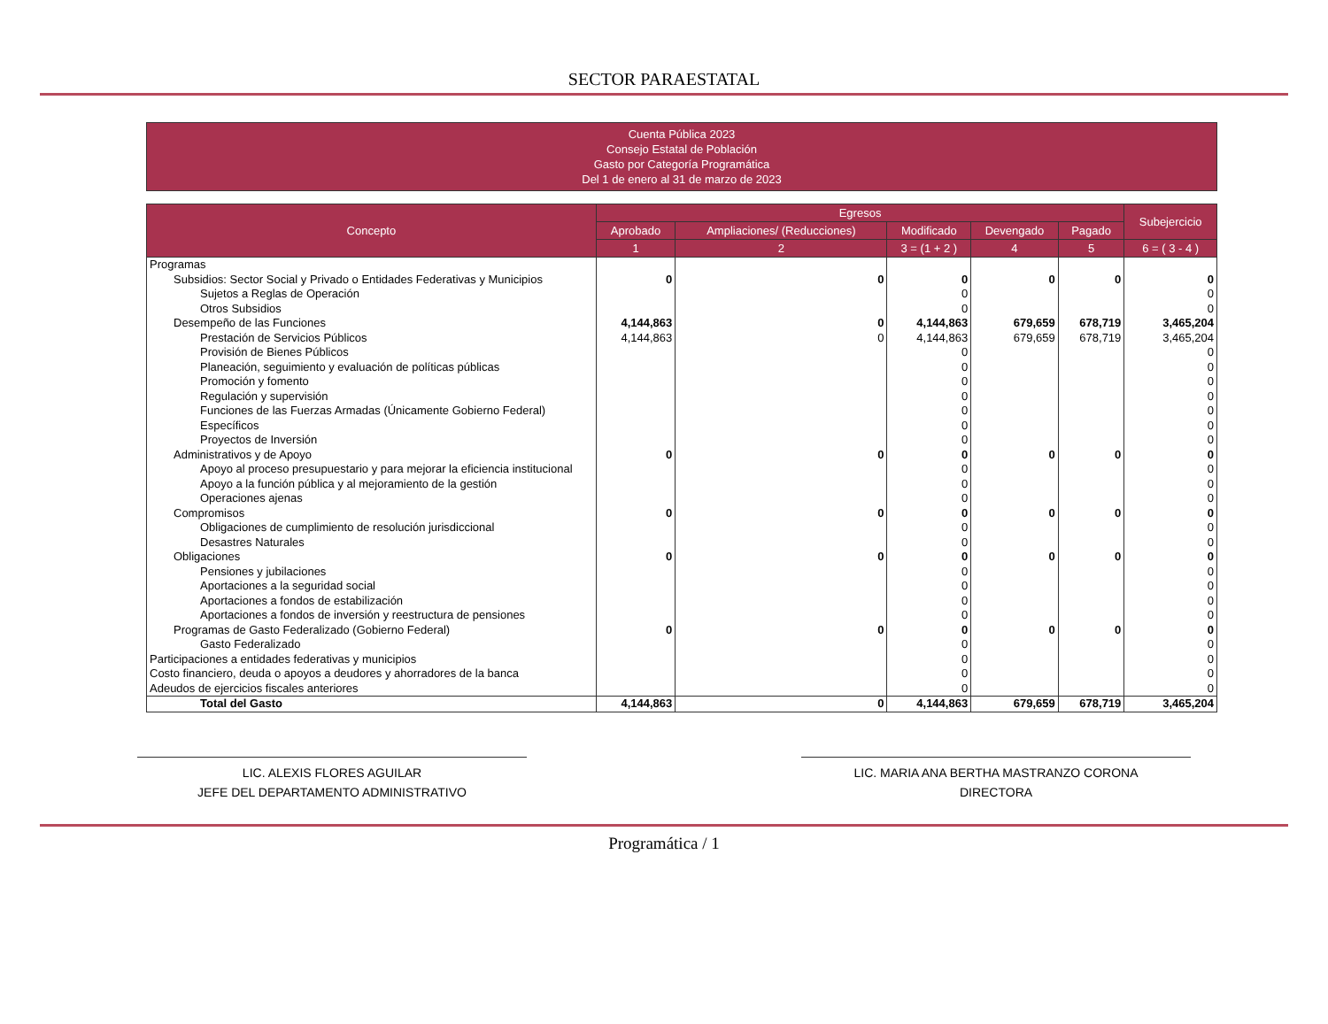SECTOR PARAESTATAL
Cuenta Pública 2023
Consejo Estatal de Población
Gasto por Categoría Programática
Del 1 de enero al 31 de marzo de 2023
| Concepto | Egresos | | | | | Subejercicio |
| --- | --- | --- | --- | --- | --- | --- |
| | Aprobado | Ampliaciones/ (Reducciones) | Modificado | Devengado | Pagado | |
| | 1 | 2 | 3 = (1 + 2 ) | 4 | 5 | 6 = ( 3 - 4 ) |
| Programas | | | | | | |
| Subsidios: Sector Social y Privado o Entidades Federativas y Municipios | 0 | 0 | 0 | 0 | 0 | 0 |
| Sujetos a Reglas de Operación | | | 0 | | | 0 |
| Otros Subsidios | | | 0 | | | 0 |
| Desempeño de las Funciones | 4,144,863 | 0 | 4,144,863 | 679,659 | 678,719 | 3,465,204 |
| Prestación de Servicios Públicos | 4,144,863 | 0 | 4,144,863 | 679,659 | 678,719 | 3,465,204 |
| Provisión de Bienes Públicos | | | 0 | | | 0 |
| Planeación, seguimiento y evaluación de políticas públicas | | | 0 | | | 0 |
| Promoción y fomento | | | 0 | | | 0 |
| Regulación y supervisión | | | 0 | | | 0 |
| Funciones de las Fuerzas Armadas (Únicamente Gobierno Federal) | | | 0 | | | 0 |
| Específicos | | | 0 | | | 0 |
| Proyectos de Inversión | | | 0 | | | 0 |
| Administrativos y de Apoyo | 0 | 0 | 0 | 0 | 0 | 0 |
| Apoyo al proceso presupuestario y para mejorar la eficiencia institucional | | | 0 | | | 0 |
| Apoyo a la función pública y al mejoramiento de la gestión | | | 0 | | | 0 |
| Operaciones ajenas | | | 0 | | | 0 |
| Compromisos | 0 | 0 | 0 | 0 | 0 | 0 |
| Obligaciones de cumplimiento de resolución jurisdiccional | | | 0 | | | 0 |
| Desastres Naturales | | | 0 | | | 0 |
| Obligaciones | 0 | 0 | 0 | 0 | 0 | 0 |
| Pensiones y jubilaciones | | | 0 | | | 0 |
| Aportaciones a la seguridad social | | | 0 | | | 0 |
| Aportaciones a fondos de estabilización | | | 0 | | | 0 |
| Aportaciones a fondos de inversión y reestructura de pensiones | | | 0 | | | 0 |
| Programas de Gasto Federalizado (Gobierno Federal) | 0 | 0 | 0 | 0 | 0 | 0 |
| Gasto Federalizado | | | 0 | | | 0 |
| Participaciones a entidades federativas y municipios | | | 0 | | | 0 |
| Costo financiero, deuda o apoyos a deudores y ahorradores de la banca | | | 0 | | | 0 |
| Adeudos de ejercicios fiscales anteriores | | | 0 | | | 0 |
| Total del Gasto | 4,144,863 | 0 | 4,144,863 | 679,659 | 678,719 | 3,465,204 |
LIC. ALEXIS FLORES AGUILAR
JEFE DEL DEPARTAMENTO ADMINISTRATIVO
LIC. MARIA ANA BERTHA MASTRANZO CORONA
DIRECTORA
Programática / 1